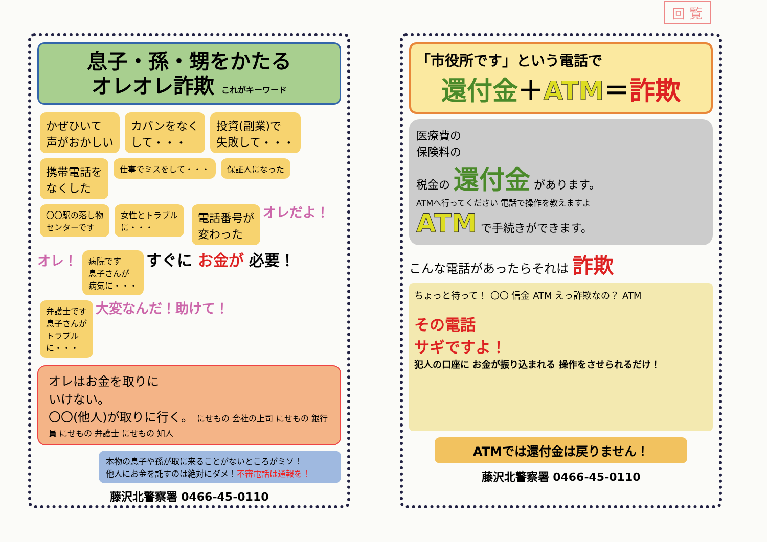回 覧
息子・孫・甥をかたる
オレオレ詐欺 これがキーワード
かぜひいて
声がおかしい カバンをなく
して・・・ 投資(副業)で
失敗して・・・ 携帯電話を
なくした 仕事でミスをして・・・ 保証人になった 〇〇駅の落し物
センターです 女性とトラブル
に・・・ 電話番号が
変わった オレだよ！オレ！ 病院です
息子さんが
病気に・・・ すぐに お金が 必要！ 弁護士です
息子さんが
トラブル
に・・・ 大変なんだ！助けて！
オレはお金を取りに
いけない。
〇〇(他人)が取りに行く。 にせもの 会社の上司 にせもの 銀行員 にせもの 弁護士 にせもの 知人
本物の息子や孫が取に来ることがないところがミソ！
他人にお金を託すのは絶対にダメ！不審電話は通報を！
藤沢北警察署 0466-45-0110
「市役所です」という電話で
還付金＋ATM＝詐欺
医療費の
保険料の
税金の 還付金 があります。
ATMへ行ってください 電話で操作を教えますよ
ATM で手続きができます。
こんな電話があったらそれは 詐欺
ちょっと待って！ 〇〇 信金 ATM えっ詐欺なの？ ATM
その電話
サギですよ！
犯人の口座に お金が振り込まれる 操作をさせられるだけ！
ATMでは還付金は戻りません！
藤沢北警察署 0466-45-0110